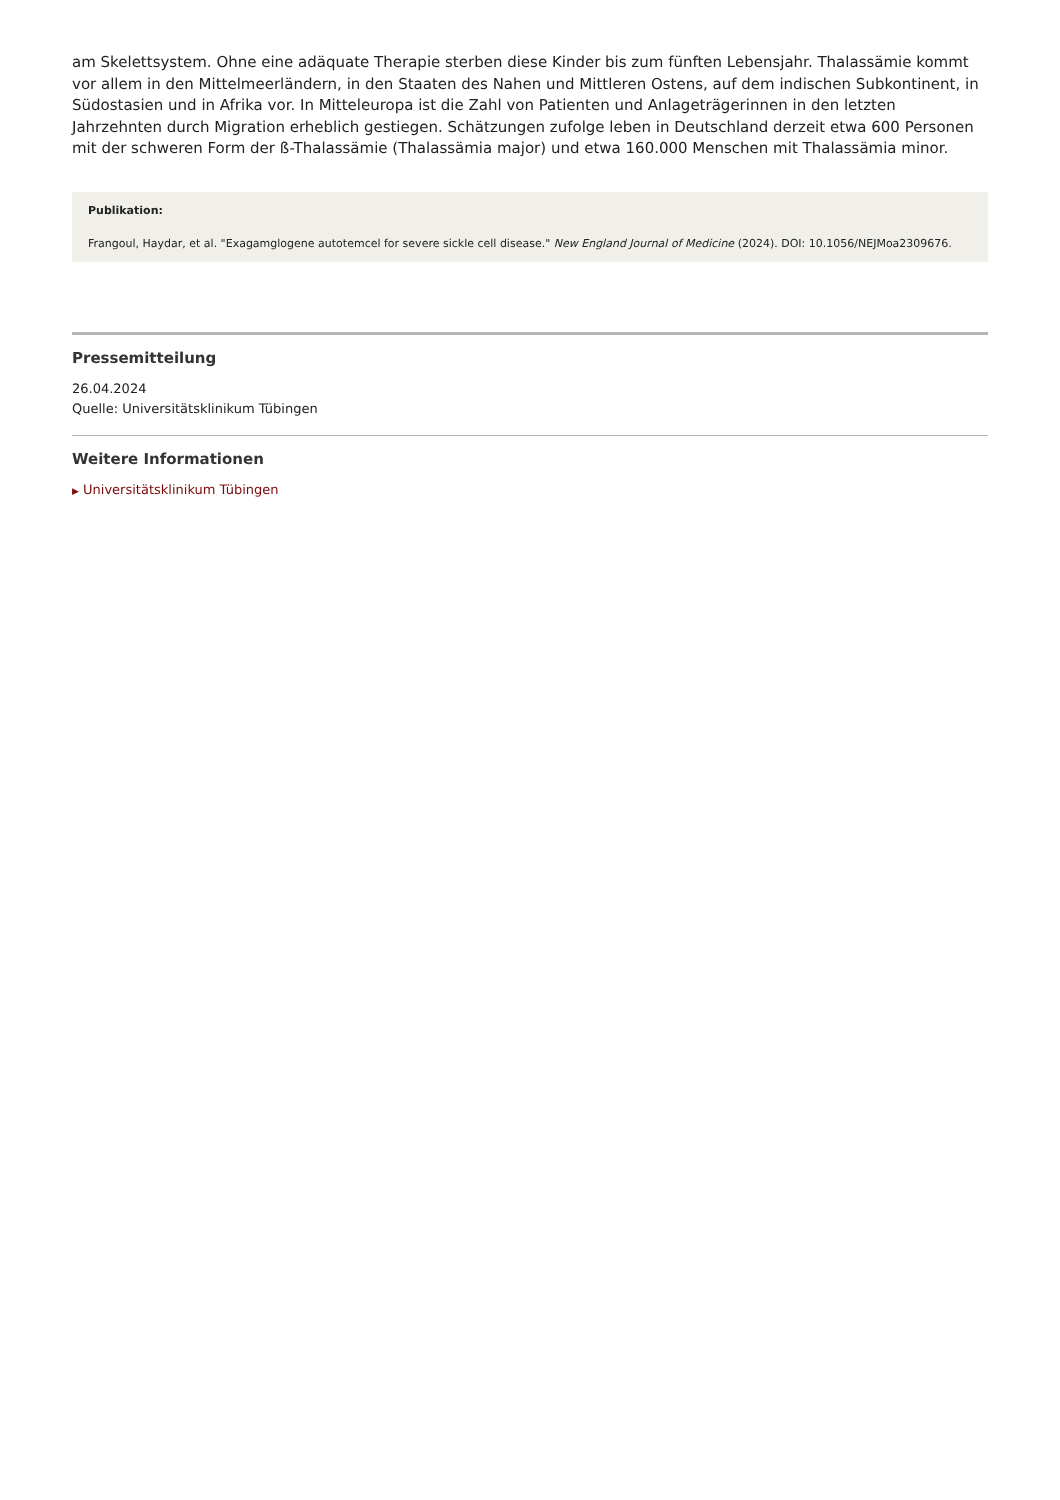am Skelettsystem. Ohne eine adäquate Therapie sterben diese Kinder bis zum fünften Lebensjahr. Thalassämie kommt vor allem in den Mittelmeerländern, in den Staaten des Nahen und Mittleren Ostens, auf dem indischen Subkontinent, in Südostasien und in Afrika vor. In Mitteleuropa ist die Zahl von Patienten und Anlageträgerinnen in den letzten Jahrzehnten durch Migration erheblich gestiegen. Schätzungen zufolge leben in Deutschland derzeit etwa 600 Personen mit der schweren Form der ß-Thalassämie (Thalassämia major) und etwa 160.000 Menschen mit Thalassämia minor.
Publikation:
Frangoul, Haydar, et al. "Exagamglogene autotemcel for severe sickle cell disease." New England Journal of Medicine (2024). DOI: 10.1056/NEJMoa2309676.
Pressemitteilung
26.04.2024
Quelle: Universitätsklinikum Tübingen
Weitere Informationen
▶ Universitätsklinikum Tübingen